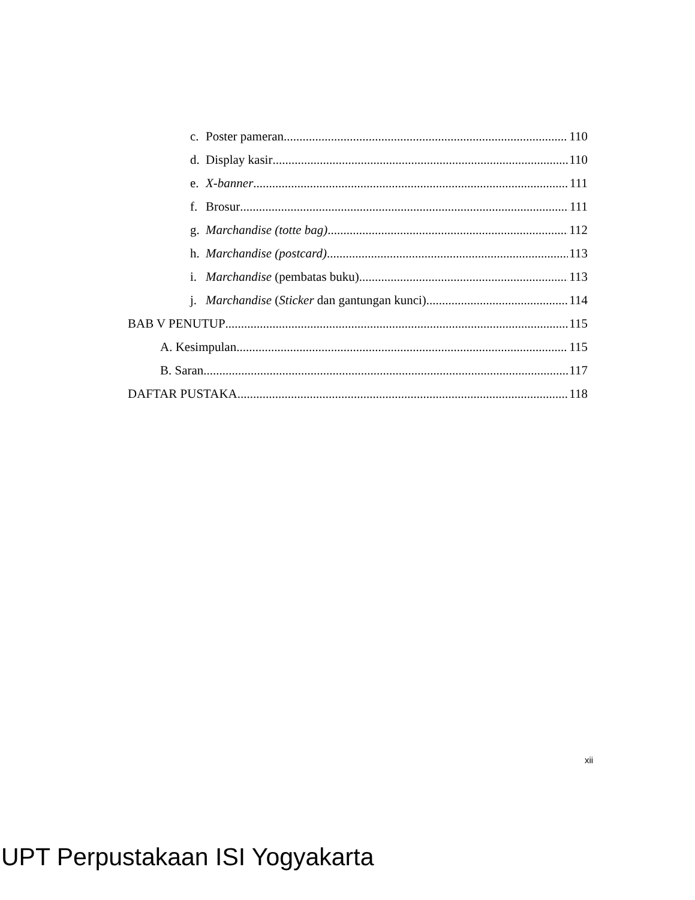c. Poster pameran 110
d. Display kasir 110
e. X-banner 111
f. Brosur 111
g. Marchandise (totte bag) 112
h. Marchandise (postcard) 113
i. Marchandise (pembatas buku) 113
j. Marchandise (Sticker dan gantungan kunci) 114
BAB V PENUTUP 115
A. Kesimpulan 115
B. Saran 117
DAFTAR PUSTAKA 118
xii
UPT Perpustakaan ISI Yogyakarta